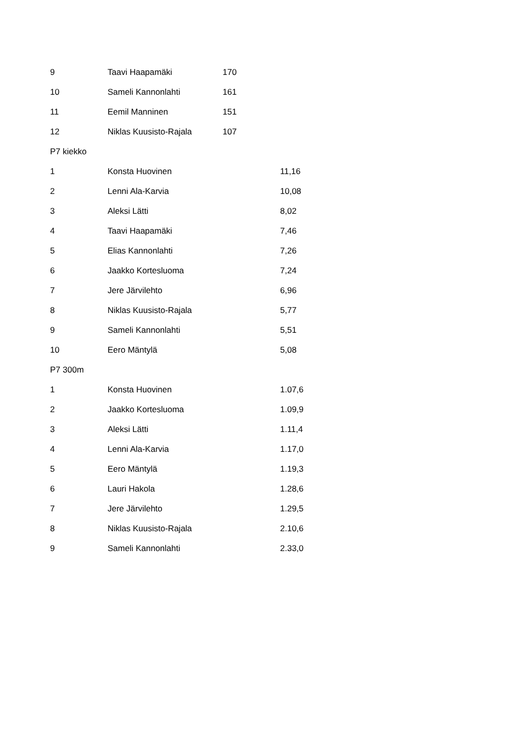| 9 | Taavi Haapamäki | 170 | |
| 10 | Sameli Kannonlahti | 161 | |
| 11 | Eemil Manninen | 151 | |
| 12 | Niklas Kuusisto-Rajala | 107 | |
| P7 kiekko | | | |
| 1 | Konsta Huovinen | | 11,16 |
| 2 | Lenni Ala-Karvia | | 10,08 |
| 3 | Aleksi Lätti | | 8,02 |
| 4 | Taavi Haapamäki | | 7,46 |
| 5 | Elias Kannonlahti | | 7,26 |
| 6 | Jaakko Kortesluoma | | 7,24 |
| 7 | Jere Järvilehto | | 6,96 |
| 8 | Niklas Kuusisto-Rajala | | 5,77 |
| 9 | Sameli Kannonlahti | | 5,51 |
| 10 | Eero Mäntylä | | 5,08 |
| P7 300m | | | |
| 1 | Konsta Huovinen | | 1.07,6 |
| 2 | Jaakko Kortesluoma | | 1.09,9 |
| 3 | Aleksi Lätti | | 1.11,4 |
| 4 | Lenni Ala-Karvia | | 1.17,0 |
| 5 | Eero Mäntylä | | 1.19,3 |
| 6 | Lauri Hakola | | 1.28,6 |
| 7 | Jere Järvilehto | | 1.29,5 |
| 8 | Niklas Kuusisto-Rajala | | 2.10,6 |
| 9 | Sameli Kannonlahti | | 2.33,0 |